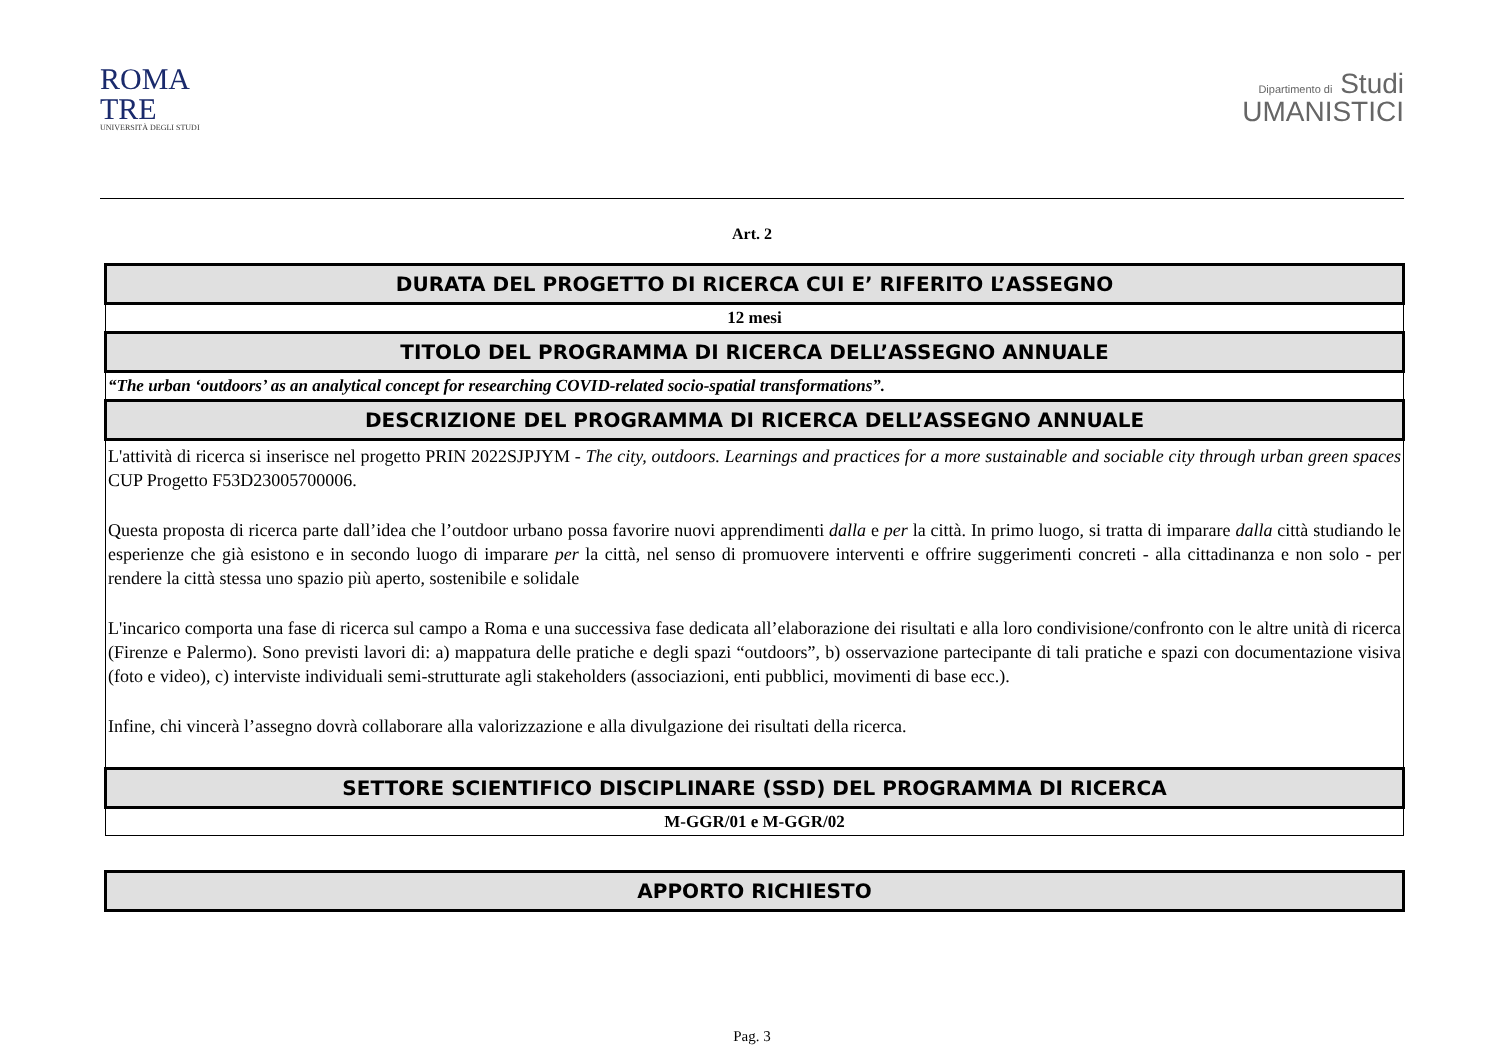ROMA
TRE
UNIVERSITÀ DEGLI STUDI
Dipartimento di Studi
UMANISTICI
Art. 2
| DURATA DEL PROGETTO DI RICERCA CUI E’ RIFERITO L’ASSEGNO |
| --- |
| 12 mesi |
| TITOLO DEL PROGRAMMA DI RICERCA DELL’ASSEGNO ANNUALE |
| “The urban ‘outdoors’ as an analytical concept for researching COVID-related socio-spatial transformations”. |
| DESCRIZIONE DEL PROGRAMMA DI RICERCA DELL’ASSEGNO ANNUALE |
| L'attività di ricerca si inserisce nel progetto PRIN 2022SJPJYM - The city, outdoors. Learnings and practices for a more sustainable and sociable city through urban green spaces CUP Progetto F53D23005700006. Questa proposta di ricerca parte dall’idea che l’outdoor urbano possa favorire nuovi apprendimenti dalla e per la città. In primo luogo, si tratta di imparare dalla città studiando le esperienze che già esistono e in secondo luogo di imparare per la città, nel senso di promuovere interventi e offrire suggerimenti concreti - alla cittadinanza e non solo - per rendere la città stessa uno spazio più aperto, sostenibile e solidale L'incarico comporta una fase di ricerca sul campo a Roma e una successiva fase dedicata all’elaborazione dei risultati e alla loro condivisione/confronto con le altre unità di ricerca (Firenze e Palermo). Sono previsti lavori di: a) mappatura delle pratiche e degli spazi “outdoors”, b) osservazione partecipante di tali pratiche e spazi con documentazione visiva (foto e video), c) interviste individuali semi-strutturate agli stakeholders (associazioni, enti pubblici, movimenti di base ecc.). Infine, chi vincerà l’assegno dovrà collaborare alla valorizzazione e alla divulgazione dei risultati della ricerca. |
| SETTORE SCIENTIFICO DISCIPLINARE (SSD) DEL PROGRAMMA DI RICERCA |
| M-GGR/01 e M-GGR/02 |
| APPORTO RICHIESTO |
| --- |
Pag. 3